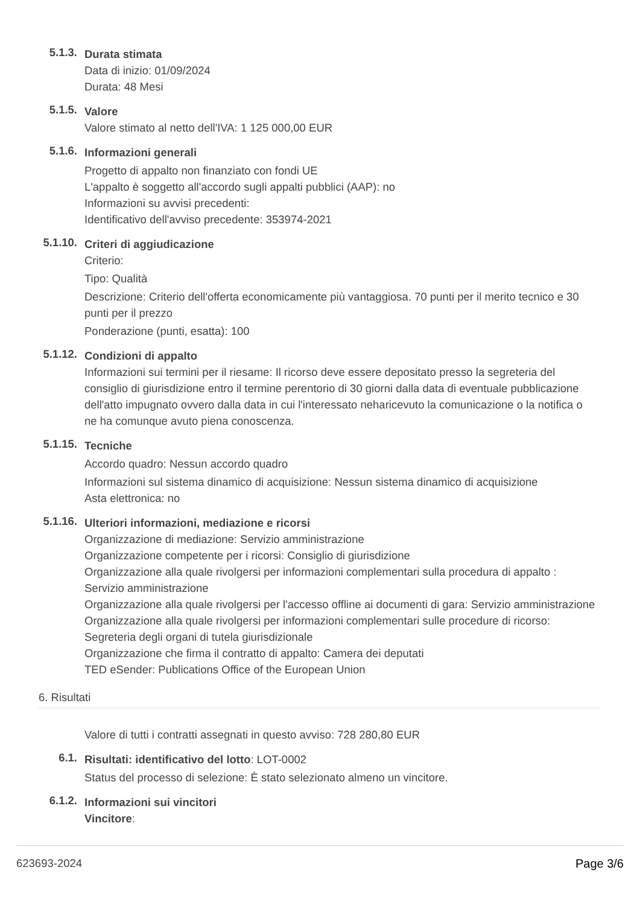5.1.3.
Durata stimata
Data di inizio: 01/09/2024
Durata: 48 Mesi
5.1.5.
Valore
Valore stimato al netto dell'IVA: 1 125 000,00 EUR
5.1.6.
Informazioni generali
Progetto di appalto non finanziato con fondi UE
L'appalto è soggetto all'accordo sugli appalti pubblici (AAP): no
Informazioni su avvisi precedenti:
Identificativo dell'avviso precedente: 353974-2021
5.1.10.
Criteri di aggiudicazione
Criterio:
Tipo: Qualità
Descrizione: Criterio dell'offerta economicamente più vantaggiosa. 70 punti per il merito tecnico e 30 punti per il prezzo
Ponderazione (punti, esatta): 100
5.1.12.
Condizioni di appalto
Informazioni sui termini per il riesame: Il ricorso deve essere depositato presso la segreteria del consiglio di giurisdizione entro il termine perentorio di 30 giorni dalla data di eventuale pubblicazione dell'atto impugnato ovvero dalla data in cui l'interessato neharicevuto la comunicazione o la notifica o ne ha comunque avuto piena conoscenza.
5.1.15.
Tecniche
Accordo quadro: Nessun accordo quadro
Informazioni sul sistema dinamico di acquisizione: Nessun sistema dinamico di acquisizione
Asta elettronica: no
5.1.16.
Ulteriori informazioni, mediazione e ricorsi
Organizzazione di mediazione: Servizio amministrazione
Organizzazione competente per i ricorsi: Consiglio di giurisdizione
Organizzazione alla quale rivolgersi per informazioni complementari sulla procedura di appalto : Servizio amministrazione
Organizzazione alla quale rivolgersi per l'accesso offline ai documenti di gara: Servizio amministrazione
Organizzazione alla quale rivolgersi per informazioni complementari sulle procedure di ricorso: Segreteria degli organi di tutela giurisdizionale
Organizzazione che firma il contratto di appalto: Camera dei deputati
TED eSender: Publications Office of the European Union
6. Risultati
Valore di tutti i contratti assegnati in questo avviso: 728 280,80 EUR
6.1.
Risultati: identificativo del lotto: LOT-0002
Status del processo di selezione: È stato selezionato almeno un vincitore.
6.1.2.
Informazioni sui vincitori
Vincitore:
623693-2024 Page 3/6